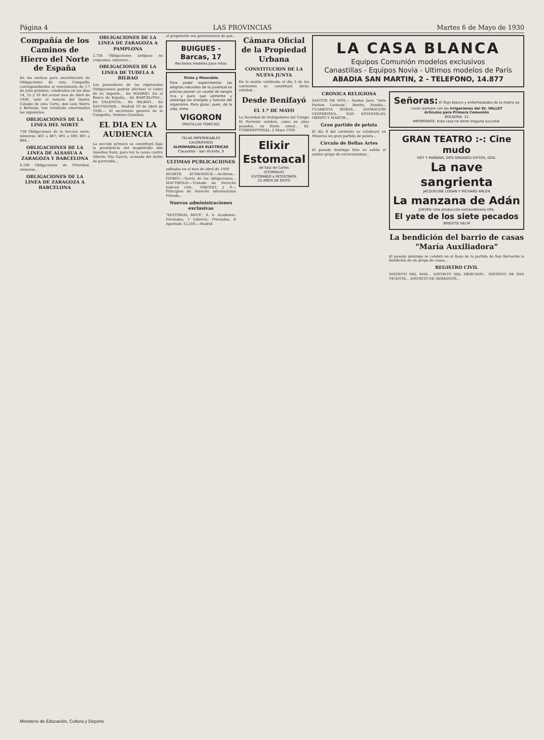Página 4 LAS PROVINCIAS Martes 6 de Mayo de 1930
Compañía de los Caminos de Hierro del Norte de España
En los sorteos para amortización de Obligaciones de esta Compañía correspondientes al vencimiento de 1.º de Julio próximo, celebrados en los días 14, 15 y 16 del actual mes de Abril de 1930, ante el notario del Ilustre Colegio de esta Corte, don Luis Sierra y Bermejo, han resultado amortizadas las siguientes:
OBLIGACIONES DE LA LINEA DEL NORTE
738 Obligaciones de la tercera serie, números: 401 a 487; 491 a 500; 801 a 884...
OBLIGACIONES DE LA LINEA DE ALSASUA A ZARAGOZA Y BARCELONA
4.190 Obligaciones de Prioridad, números...
OBLIGACIONES DE LA LINEA DE ZARAGOZA A BARCELONA
OBLIGACIONES DE LA LINEA DE ZARAGOZA A PAMPLONA
2.756 Obligaciones antiguas no canjeadas, números...
OBLIGACIONES DE LA LINEA DE TUDELA A BILBAO
Los poseedores de las expresadas Obligaciones podrán efectuar el cobro de su importe... En MADRID: En el Banco de España... En BARCELONA... En VALENCIA... En BILBAO... En SANTANDER... Madrid 19 de Abril de 1930.— El secretario general de la Compañía, Ventura González.
EL DIA EN LA AUDIENCIA
La sección primera se constituyó bajo la presidencia del magistrado don Anselmo Sanz, para ver la causa contra Alberto Vila García, acusado del delito de parricidio...
al proponerle sus pretensiones de paz...
BUIGUES - Barcas, 17
Recibidos modelos para niños
Triste y Miserable
Para poder experimentar las alegrías naturales de la juventud es preciso poseer un caudal de sangre rica y pura que alimente y sostenga las energías y fuerzas del organismo. Para gozar, pues, de la vida, tome
VIGORON
[PASTILLAS TÓNICAS]
TELAS IMPERMEABLES
CALORIFEROS
ALMOHADILLAS ELECTRICAS
Clausolles - San Vicente, 9
ULTIMAS PUBLICACIONES
editadas en el mes de Abril de 1930
HUARTE ECHENIQUE.—Archivos... GIORGI.—Teoría de las obligaciones... MATTIROLO.—Tratado de Derecho Judicial civil... NIBOYET, J. P.—Principios de Derecho internacional Privado...
Nuevas administraciones exclusivas
"EDITORIAL REUS", S. A. Academia: Preciados, 1 Librería: Preciados, 6 Apartado 12.250.—Madrid
Cámara Oficial de la Propiedad Urbana
CONSTITUCION DE LA NUEVA JUNTA
En la sesión celebrada el día 3 de los corrientes se constituyó dicha entidad...
Desde Benifayó
EL 1.º DE MAYO
La Sociedad de trabajadores del Campo El Porvenir celebró, como en años pasados, su fiesta anual... EL CORRESPONSAL. 2 Mayo 1930.
Elixir Estomacal
de Saiz de Carlos
(STOMALIX)
ESTÓMAGO e INTESTINOS
25 AÑOS DE ÉXITO
LA CASA BLANCA
Equipos Comunión modelos exclusivos
Canastillas - Equipos Novia - Ultimos modelos de París
ABADIA SAN MARTIN, 2 - TELEFONO, 14.877
CRONICA RELIGIOSA
SANTOS DE HOY.— Santos Juan "Ante Portam Latinam", Benito, Enodia... CUARENTA HORAS... ADORACION VESPERTINA... SAN ESTANISLAO, OBISPO Y MARTIR...
Gran partido de pelota
El día 8 del corriente se celebrará en Museros un gran partido de pelota...
Círculo de Bellas Artes
El pasado domingo hizo su salida el asiduo grupo de excursionistas...
Señoras: El flujo blanco y enfermedades de la matriz se curan siempre con las Irrigaciones del Dr. VALLEY
Artículos para Primera Comunión
BOLSERIA, 12
IMPORTANTE: Esta casa no tiene ninguna sucursal.
GRAN TEATRO :-: Cine mudo
HOY Y MAÑANA, DOS GRANDES EXITOS, DOS.
La nave sangrienta
JACQUELINE LOGAN Y RICHARD ARLEN
La manzana de Adán
JUEVES: Una producción extraordinaria UFA.
El yate de los siete pecados
BRIGITTE HELM
La bendición del barrio de casas "María Auxiliadora"
El pasado domingo se celebró en el llano de la partida de San Bernardo la bendición de un grupo de casas...
REGISTRO CIVIL
DISTRITO DEL MAR... DISTRITO DEL MERCADO... DISTRITO DE SAN VICENTE... DISTRITO DE SERRANOS...
Ministerio de Educación, Cultura y Deporte